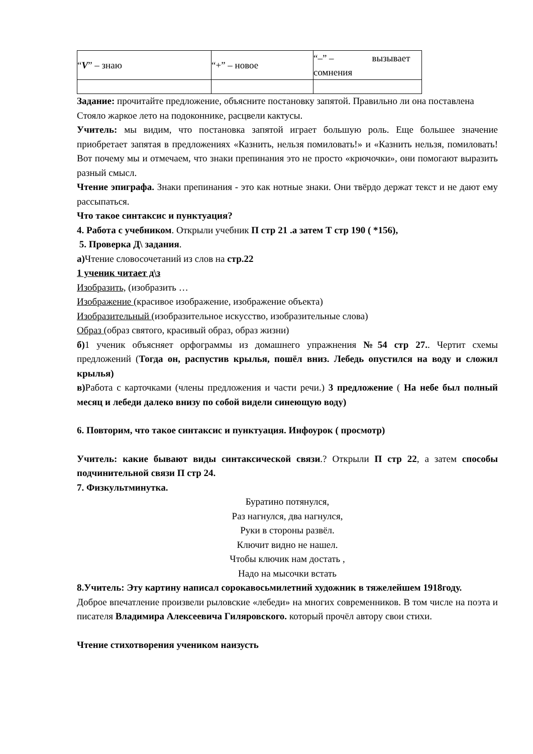| “ V ” – знаю | “+” – новое | “–” – вызывает сомнения |
Задание: прочитайте предложение, объясните постановку запятой. Правильно ли она поставлена
Стояло жаркое лето на подоконнике, расцвели кактусы.
Учитель: мы видим, что постановка запятой играет большую роль. Еще большее значение приобретает запятая в предложениях «Казнить, нельзя помиловать!» и «Казнить нельзя, помиловать! Вот почему мы и отмечаем, что знаки препинания это не просто «крючочки», они помогают выразить разный смысл.
Чтение эпиграфа. Знаки препинания - это как нотные знаки. Они твёрдо держат текст и не дают ему рассыпаться.
Что такое синтаксис и пунктуация?
4. Работа с учебником. Открыли учебник П стр 21 .а затем Т стр 190 ( *156),
5. Проверка Д\ задания.
а) Чтение словосочетаний из слов на стр.22
1 ученик читает д\з
Изобразить, (изобразить …
Изображение (красивое изображение, изображение объекта)
Изобразительный (изобразительное искусство, изобразительные слова)
Образ (образ святого, красивый образ, образ жизни)
б) 1 ученик объясняет орфограммы из домашнего упражнения №54 стр 27.. Чертит схемы предложений (Тогда он, распустив крылья, пошёл вниз. Лебедь опустился на воду и сложил крылья)
в) Работа с карточками (члены предложения и части речи.) 3 предложение ( На небе был полный месяц и лебеди далеко внизу по собой видели синеющую воду)
6. Повторим, что такое синтаксис и пунктуация. Инфоурок ( просмотр)
Учитель: какие бывают виды синтаксической связи.? Открыли П стр 22, а затем способы подчинительной связи П стр 24.
7. Физкультминутка.
Буратино потянулся,
Раз нагнулся, два нагнулся,
Руки в стороны развёл.
Ключит видно не нашел.
Чтобы ключик нам достать ,
Надо на мысочки встать
8.Учитель: Эту картину написал сорокавосьмилетний художник в тяжелейшем 1918году.
Доброе впечатление произвели рыловские «лебеди» на многих современников. В том числе на поэта и писателя Владимира Алексеевича Гиляровского. который прочёл автору свои стихи.
Чтение стихотворения учеником наизусть